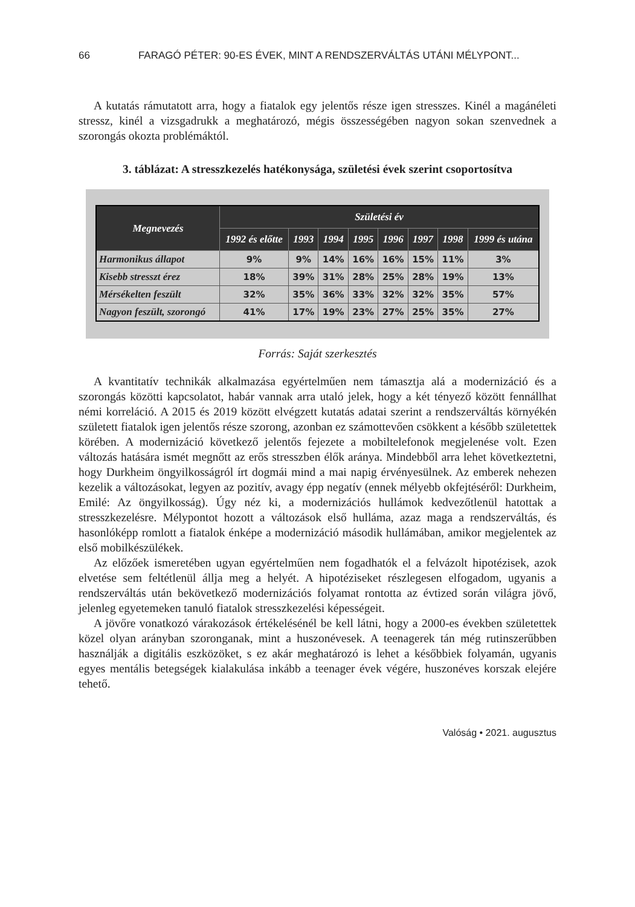66 FARAGÓ PÉTER: 90-ES ÉVEK, MINT A RENDSZERVÁLTÁS UTÁNI MÉLYPONT...
A kutatás rámutatott arra, hogy a fiatalok egy jelentős része igen stresszes. Kinél a magánéleti stressz, kinél a vizsgadrukk a meghatározó, mégis összességében nagyon sokan szenvednek a szorongás okozta problémáktól.
3. táblázat: A stresszkezelés hatékonysága, születési évek szerint csoportosítva
| Megnevezés | Születési év | | | | | | | |
| --- | --- | --- | --- | --- | --- | --- | --- | --- |
| | 1992 és előtte | 1993 | 1994 | 1995 | 1996 | 1997 | 1998 | 1999 és utána |
| Harmonikus állapot | 9% | 9% | 14% | 16% | 16% | 15% | 11% | 3% |
| Kisebb stresszt érez | 18% | 39% | 31% | 28% | 25% | 28% | 19% | 13% |
| Mérsékelten feszült | 32% | 35% | 36% | 33% | 32% | 32% | 35% | 57% |
| Nagyon feszült, szorongó | 41% | 17% | 19% | 23% | 27% | 25% | 35% | 27% |
Forrás: Saját szerkesztés
A kvantitatív technikák alkalmazása egyértelműen nem támasztja alá a modernizáció és a szorongás közötti kapcsolatot, habár vannak arra utaló jelek, hogy a két tényező között fennállhat némi korreláció. A 2015 és 2019 között elvégzett kutatás adatai szerint a rendszerváltás környékén született fiatalok igen jelentős része szorong, azonban ez számottevően csökkent a később születettek körében. A modernizáció következő jelentős fejezete a mobiltelefonok megjelenése volt. Ezen változás hatására ismét megnőtt az erős stresszben élők aránya. Mindebből arra lehet következtetni, hogy Durkheim öngyilkosságról írt dogmái mind a mai napig érvényesülnek. Az emberek nehezen kezelik a változásokat, legyen az pozitív, avagy épp negatív (ennek mélyebb okfejtéséről: Durkheim, Emilé: Az öngyilkosság). Úgy néz ki, a modernizációs hullámok kedvezőtlenül hatottak a stresszkezelésre. Mélypontot hozott a változások első hulláma, azaz maga a rendszerváltás, és hasonlóképp romlott a fiatalok énképe a modernizáció második hullámában, amikor megjelentek az első mobilkészülékek.
Az előzőek ismeretében ugyan egyértelműen nem fogadhatók el a felvázolt hipotézisek, azok elvetése sem feltétlenül állja meg a helyét. A hipotéziseket részlegesen elfogadom, ugyanis a rendszerváltás után bekövetkező modernizációs folyamat rontotta az évtized során világra jövő, jelenleg egyetemeken tanuló fiatalok stresszkezelési képességeit.
A jövőre vonatkozó várakozások értékelésénél be kell látni, hogy a 2000-es években születettek közel olyan arányban szoronganak, mint a huszonévesek. A teenagerek tán még rutinszerűbben használják a digitális eszközöket, s ez akár meghatározó is lehet a későbbiek folyamán, ugyanis egyes mentális betegségek kialakulása inkább a teenager évek végére, huszonéves korszak elejére tehető.
Valóság • 2021. augusztus